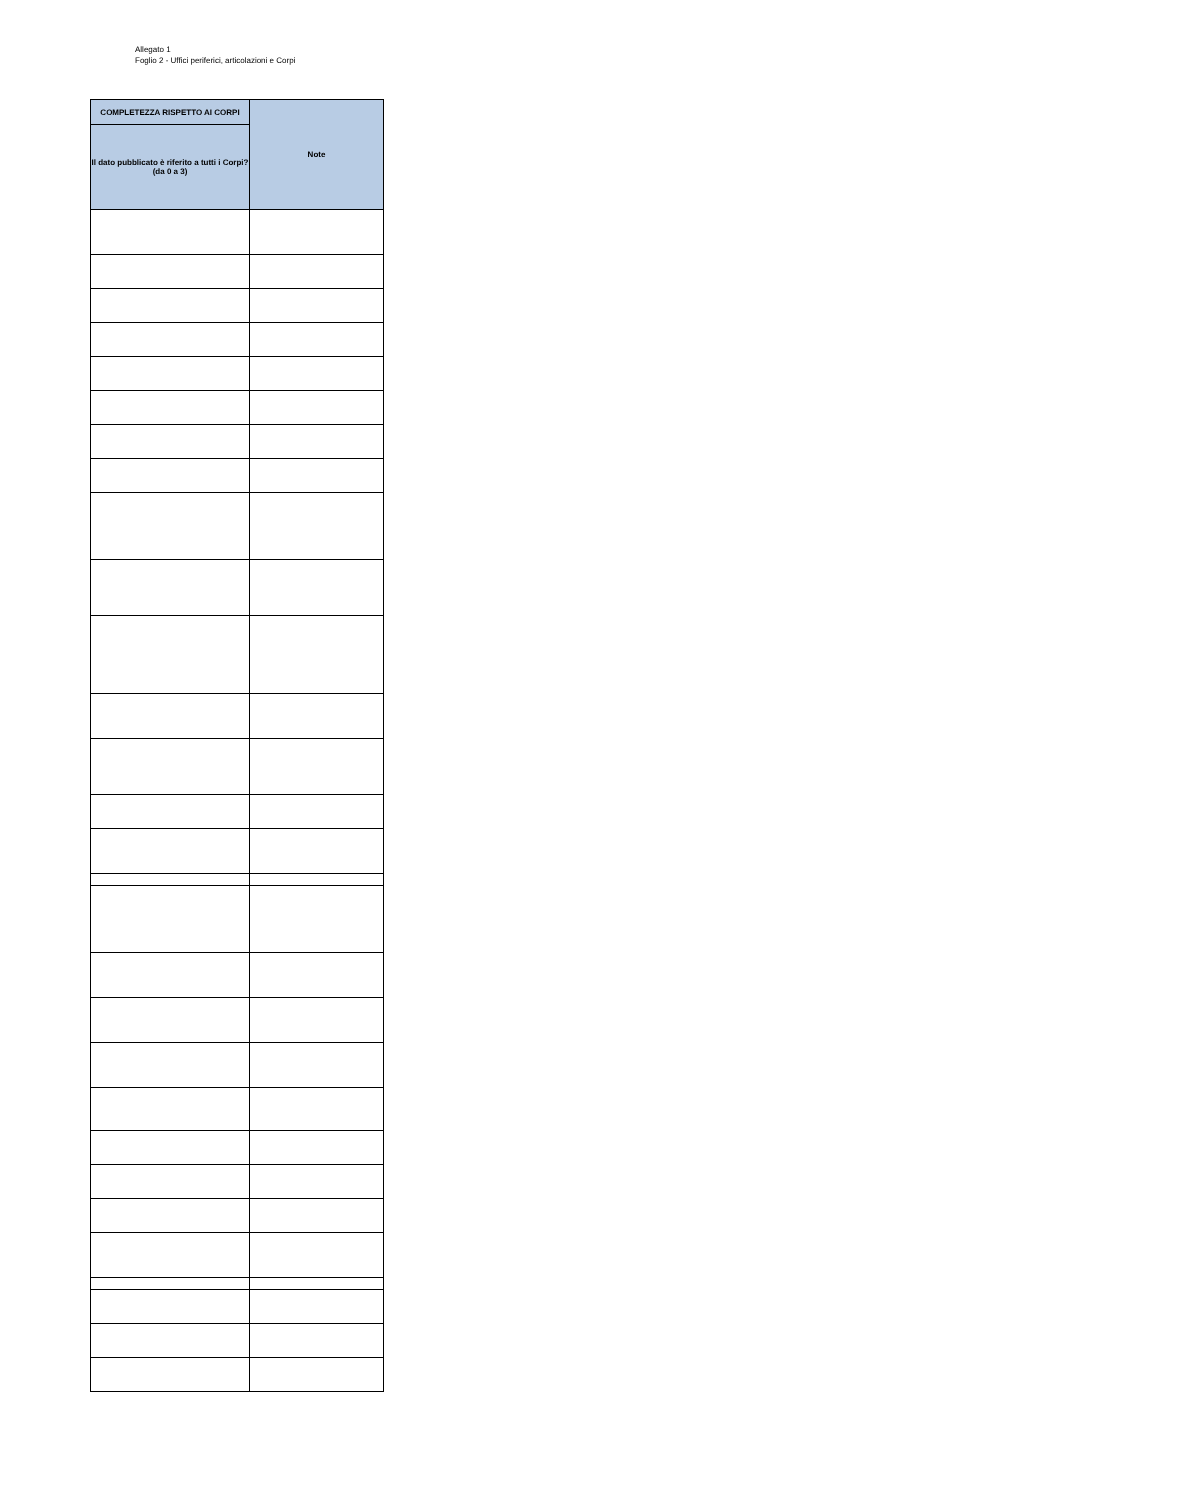Allegato 1
Foglio 2 - Uffici periferici, articolazioni e Corpi
| COMPLETEZZA RISPETTO AI CORPI | Note |
| --- | --- |
| Il dato pubblicato è riferito a tutti i Corpi? (da 0 a 3) | |